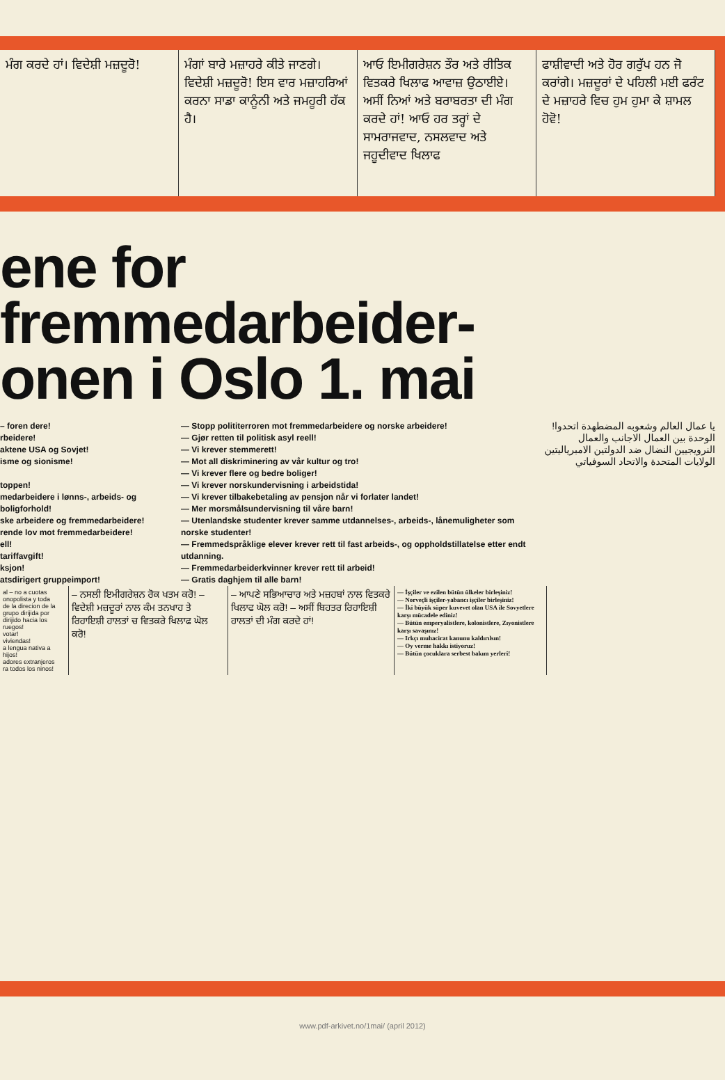ਮੰਗ ਕਰਦੇ ਹਾਂ। ਵਿਦੇਸ਼ੀ ਮਜ਼ਦੂਰੋ! ਮੰਗਾਂ ਬਾਰੇ ਮਜ਼ਾਹਰੇ ਕੀਤੇ ਜਾਣਗੇ। ਵਿਦੇਸ਼ੀ ਮਜ਼ਦੂਰੋ! ਇਸ ਵਾਰ ਮਜ਼ਾਹਰਿਆਂ ਕਰਨਾ ਸਾਡਾ ਕਾਨੂੰਨੀ ਅਤੇ ਜਮਹੂਰੀ ਹੱਕ ਹੈ।
ਆਓ ਇਮੀਗਰੇਸ਼ਨ ਤੌਰ ਅਤੇ ਰੀਤਿਕ ਵਿਤਕਰੇ ਖਿਲਾਫ ਆਵਾਜ਼ ਉਠਾਈਏ। ਅਸੀਂ ਨਿਆਂ ਅਤੇ ਬਰਾਬਰਤਾ ਦੀ ਮੰਗ ਕਰਦੇ ਹਾਂ! ਆਓ ਹਰ ਤਰ੍ਹਾਂ ਦੇ ਸਾਮਰਾਜਵਾਦ, ਨਸਲਵਾਦ ਅਤੇ ਜਹੂਦੀਵਾਦ ਖਿਲਾਫ
ਫਾਸ਼ੀਵਾਦੀ ਅਤੇ ਹੋਰ ਗਰੁੱਪ ਹਨ ਜੋ ਕਰਾਂਗੇ। ਮਜ਼ਦੂਰਾਂ ਦੇ ਪਹਿਲੀ ਮਈ ਫਰੰਟ ਦੇ ਮਜ਼ਾਹਰੇ ਵਿਚ ਹੁਮ ਹੁਮਾ ਕੇ ਸ਼ਾਮਲ ਹੋਵੋ!
ene for fremmedarbeider-onen i Oslo 1. mai
– foren dere!
rbeidere!
aktene USA og Sovjet!
isme og sionisme!
toppen!
medarbeidere i lønns-, arbeids- og boligforhold!
ske arbeidere og fremmedarbeidere!
rende lov mot fremmedarbeidere!
ell!
tariffavgift!
ksjon!
atsdirigert gruppeimport!
— Stopp polititerroren mot fremmedarbeidere og norske arbeidere!
— Gjør retten til politisk asyl reell!
— Vi krever stemmerett!
— Mot all diskriminering av vår kultur og tro!
— Vi krever flere og bedre boliger!
— Vi krever norskundervisning i arbeidstida!
— Vi krever tilbakebetaling av pensjon når vi forlater landet!
— Mer morsmålsundervisning til våre barn!
— Utenlandske studenter krever samme utdannelses-, arbeids-, lånemuligheter som norske studenter!
— Fremmedspråklige elever krever rett til fast arbeids-, og oppholdstillatelse etter endt utdanning.
— Fremmedarbeiderkvinner krever rett til arbeid!
— Gratis daghjem til alle barn!
يا عمال العالم وشعوبه المضطهدة اتحدوا! الوحدة بين العمال الاجانب والعمال النرويجيين النضال ضد الدولتين الامبرياليتين الولايات المتحدة والاتحاد السوفياتي
al – no a cuotas
onopolista y toda
de la direcion de la grupo dirijida por
dirijido hacia los ruegos!
votar!
viviendas!
a lengua nativa a hijos!
adores extranjeros
ra todos los ninos!
– ਨਸਲੀ ਇਮੀਗਰੇਸ਼ਨ ਰੋਕ ਖਤਮ ਕਰੋ! – ਵਿਦੇਸ਼ੀ ਮਜ਼ਦੂਰਾਂ ਨਾਲ ਕੰਮ ਤਨਖਾਹ ਤੇ ਰਿਹਾਇਸ਼ੀ ਹਾਲਤਾਂ ਚ ਵਿਤਕਰੇ ਖਿਲਾਫ ਘੋਲ ਕਰੋ!
– ਆਪਣੇ ਸਭਿਆਚਾਰ ਅਤੇ ਮਜ਼ਹਬਾਂ ਨਾਲ ਵਿਤਕਰੇ ਖਿਲਾਫ ਘੋਲ ਕਰੋ! – ਅਸੀਂ ਬਿਹਤਰ ਰਿਹਾਇਸ਼ੀ ਹਾਲਤਾਂ ਦੀ ਮੰਗ ਕਰਦੇ ਹਾਂ!
— İşçiler ve ezilen bütün ülkeler birleşiniz!
— Norveçli işçiler-yabancı işçiler birleşiniz!
— İki büyük süper kuvevet olan USA ile Sovyetlere karşı mücadele ediniz!
— Bütün emperyalistlere, kolonistlere, Zıyonistlere karşı savaşınız!
— Irkçı muhacirat kanunu kaldırılsın!
— Oy verme hakkı istiyoruz!
— Bütün çocuklara serbest bakım yerleri!
www.pdf-arkivet.no/1mai/ (april 2012)